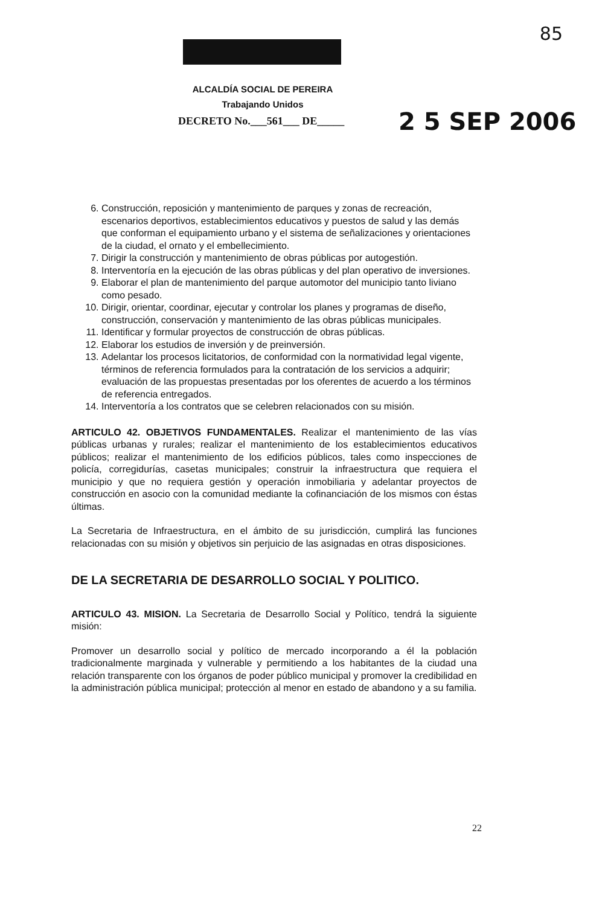85
ALCALDÍA SOCIAL DE PEREIRA
Trabajando Unidos
DECRETO No.___561___ DE_____ 2 5 SEP 2006
6. Construcción, reposición y mantenimiento de parques y zonas de recreación, escenarios deportivos, establecimientos educativos y puestos de salud y las demás que conforman el equipamiento urbano y el sistema de señalizaciones y orientaciones de la ciudad, el ornato y el embellecimiento.
7. Dirigir la construcción y mantenimiento de obras públicas por autogestión.
8. Interventoría en la ejecución de las obras públicas y del plan operativo de inversiones.
9. Elaborar el plan de mantenimiento del parque automotor del municipio tanto liviano como pesado.
10. Dirigir, orientar, coordinar, ejecutar y controlar los planes y programas de diseño, construcción, conservación y mantenimiento de las obras públicas municipales.
11. Identificar y formular proyectos de construcción de obras públicas.
12. Elaborar los estudios de inversión y de preinversión.
13. Adelantar los procesos licitatorios, de conformidad con la normatividad legal vigente, términos de referencia formulados para la contratación de los servicios a adquirir; evaluación de las propuestas presentadas por los oferentes de acuerdo a los términos de referencia entregados.
14. Interventoría a los contratos que se celebren relacionados con su misión.
ARTICULO 42. OBJETIVOS FUNDAMENTALES. Realizar el mantenimiento de las vías públicas urbanas y rurales; realizar el mantenimiento de los establecimientos educativos públicos; realizar el mantenimiento de los edificios públicos, tales como inspecciones de policía, corregidurías, casetas municipales; construir la infraestructura que requiera el municipio y que no requiera gestión y operación inmobiliaria y adelantar proyectos de construcción en asocio con la comunidad mediante la cofinanciación de los mismos con éstas últimas.
La Secretaria de Infraestructura, en el ámbito de su jurisdicción, cumplirá las funciones relacionadas con su misión y objetivos sin perjuicio de las asignadas en otras disposiciones.
DE LA SECRETARIA DE DESARROLLO SOCIAL Y POLITICO.
ARTICULO 43. MISION. La Secretaria de Desarrollo Social y Político, tendrá la siguiente misión:
Promover un desarrollo social y político de mercado incorporando a él la población tradicionalmente marginada y vulnerable y permitiendo a los habitantes de la ciudad una relación transparente con los órganos de poder público municipal y promover la credibilidad en la administración pública municipal; protección al menor en estado de abandono y a su familia.
22